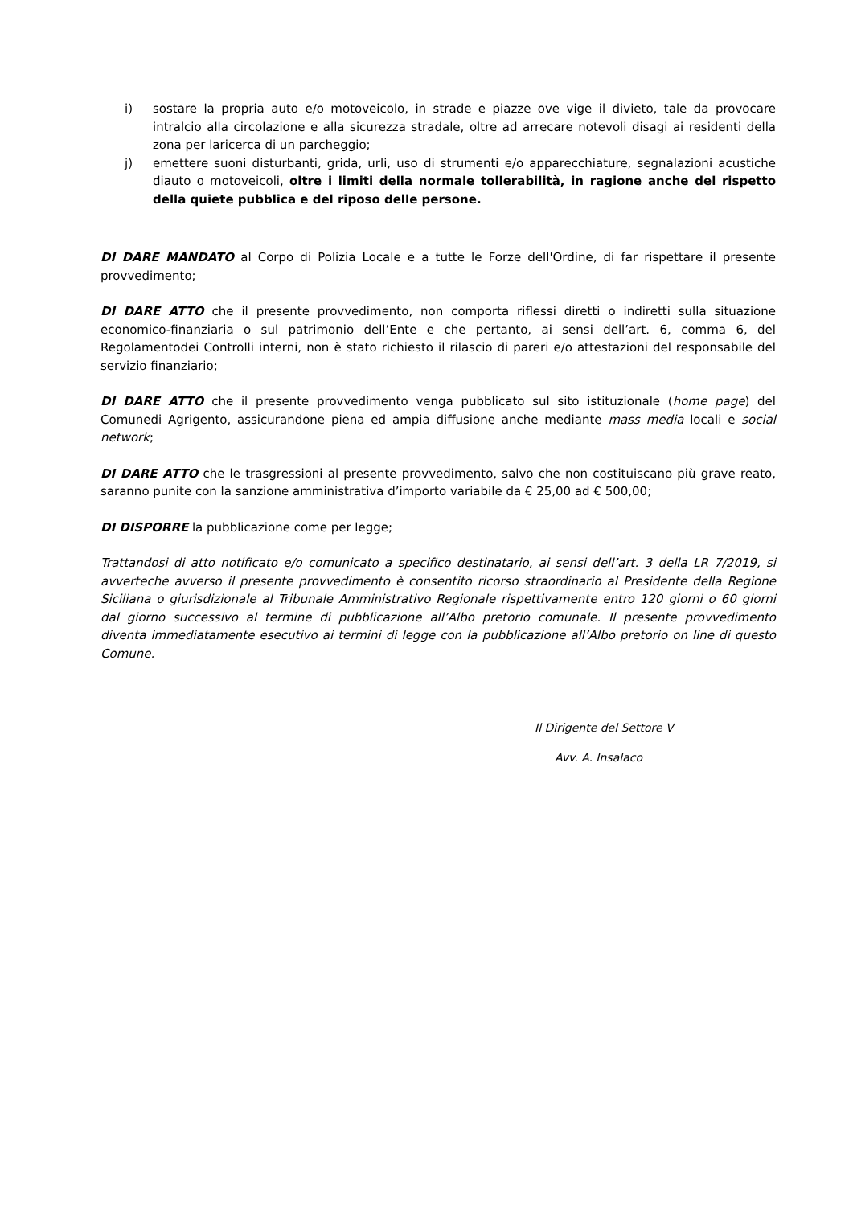i) sostare la propria auto e/o motoveicolo, in strade e piazze ove vige il divieto, tale da provocare intralcio alla circolazione e alla sicurezza stradale, oltre ad arrecare notevoli disagi ai residenti della zona per laricerca di un parcheggio;
j) emettere suoni disturbanti, grida, urli, uso di strumenti e/o apparecchiature, segnalazioni acustiche diauto o motoveicoli, oltre i limiti della normale tollerabilità, in ragione anche del rispetto della quiete pubblica e del riposo delle persone.
DI DARE MANDATO al Corpo di Polizia Locale e a tutte le Forze dell'Ordine, di far rispettare il presente provvedimento;
DI DARE ATTO che il presente provvedimento, non comporta riflessi diretti o indiretti sulla situazione economico-finanziaria o sul patrimonio dell’Ente e che pertanto, ai sensi dell’art. 6, comma 6, del Regolamentodei Controlli interni, non è stato richiesto il rilascio di pareri e/o attestazioni del responsabile del servizio finanziario;
DI DARE ATTO che il presente provvedimento venga pubblicato sul sito istituzionale (home page) del Comunedi Agrigento, assicurandone piena ed ampia diffusione anche mediante mass media locali e social network;
DI DARE ATTO che le trasgressioni al presente provvedimento, salvo che non costituiscano più grave reato, saranno punite con la sanzione amministrativa d’importo variabile da € 25,00 ad € 500,00;
DI DISPORRE la pubblicazione come per legge;
Trattandosi di atto notificato e/o comunicato a specifico destinatario, ai sensi dell’art. 3 della LR 7/2019, si avverteche avverso il presente provvedimento è consentito ricorso straordinario al Presidente della Regione Siciliana o giurisdizionale al Tribunale Amministrativo Regionale rispettivamente entro 120 giorni o 60 giorni dal giorno successivo al termine di pubblicazione all’Albo pretorio comunale. Il presente provvedimento diventa immediatamente esecutivo ai termini di legge con la pubblicazione all’Albo pretorio on line di questo Comune.
Il Dirigente del Settore V
Avv. A. Insalaco